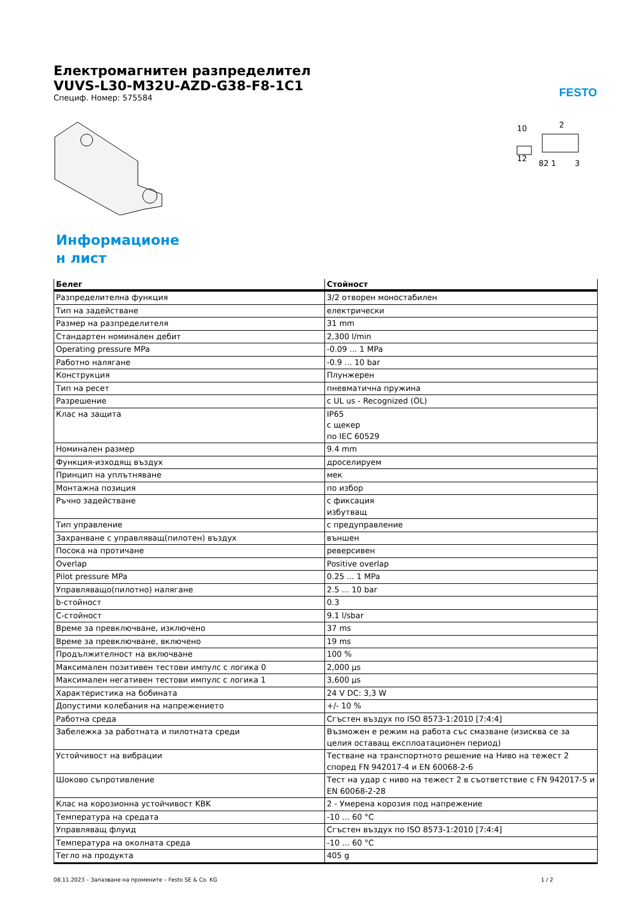FESTO
Електромагнитен разпределител
VUVS-L30-M32U-AZD-G38-F8-1C1
Специф. Номер: 575584
10
2
12
82 1
3
Информационе
н лист
| Белег | Стойност |
| --- | --- |
| Разпределителна функция | 3/2 отворен моностабилен |
| Тип на задействане | електрически |
| Размер на разпределителя | 31 mm |
| Стандартен номинален дебит | 2,300 l/min |
| Operating pressure MPa | -0.09 ... 1 MPa |
| Работно налягане | -0.9 ... 10 bar |
| Конструкция | Плунжерен |
| Тип на ресет | пневматична пружина |
| Разрешение | c UL us - Recognized (OL) |
| Клас на защита | IP65 с щекер по IEC 60529 |
| Номинален размер | 9.4 mm |
| Функция-изходящ въздух | дроселируем |
| Принцип на уплътняване | мек |
| Монтажна позиция | по избор |
| Ръчно задействане | с фиксация избутващ |
| Тип управление | с предуправление |
| Захранване с управляващ(пилотен) въздух | външен |
| Посока на протичане | реверсивен |
| Overlap | Positive overlap |
| Pilot pressure MPa | 0.25 ... 1 MPa |
| Управляващо(пилотно) налягане | 2.5 ... 10 bar |
| b-стойност | 0.3 |
| C-стойност | 9.1 l/sbar |
| Време за превключване, изключено | 37 ms |
| Време за превключване, включено | 19 ms |
| Продължителност на включване | 100 % |
| Максимален позитивен тестови импулс с логика 0 | 2,000 µs |
| Максимален негативен тестови импулс с логика 1 | 3,600 µs |
| Характеристика на бобината | 24 V DC: 3,3 W |
| Допустими колебания на напрежението | +/- 10 % |
| Работна среда | Сгъстен въздух по ISO 8573-1:2010 [7:4:4] |
| Забележка за работната и пилотната среди | Възможен е режим на работа със смазване (изисква се за целия оставащ експлоатационен период) |
| Устойчивост на вибрации | Тестване на транспортното решение на Ниво на тежест 2 според FN 942017-4 и EN 60068-2-6 |
| Шоково съпротивление | Тест на удар с ниво на тежест 2 в съответствие с FN 942017-5 и EN 60068-2-28 |
| Клас на корозионна устойчивост KBK | 2 - Умерена корозия под напрежение |
| Температура на средата | -10 ... 60 °C |
| Управляващ флуид | Сгъстен въздух по ISO 8573-1:2010 [7:4:4] |
| Температура на околната среда | -10 ... 60 °C |
| Тегло на продукта | 405 g |
08.11.2023 – Запазване на промените – Festo SE & Co. KG 1 / 2